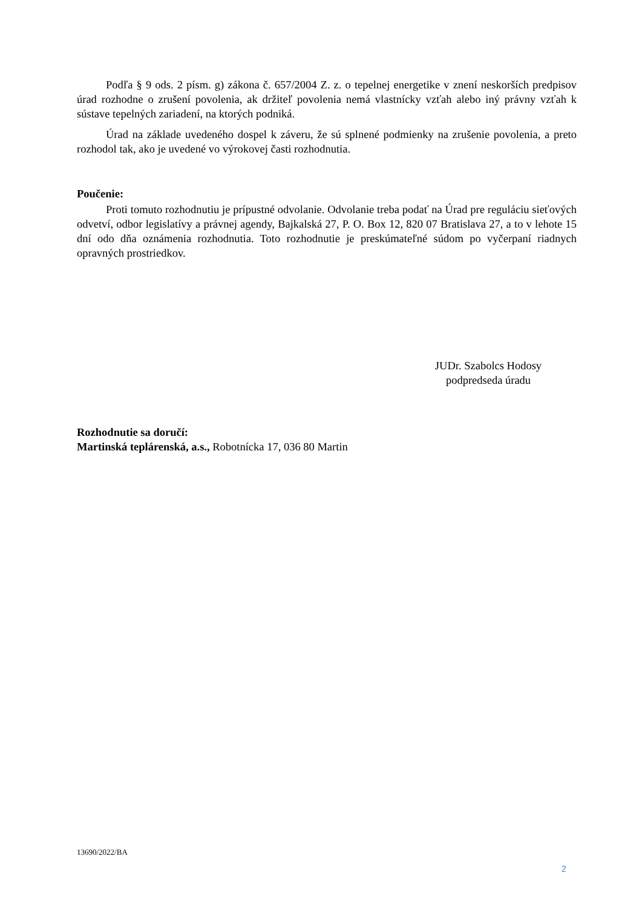Podľa § 9 ods. 2 písm. g) zákona č. 657/2004 Z. z. o tepelnej energetike v znení neskorších predpisov úrad rozhodne o zrušení povolenia, ak držiteľ povolenia nemá vlastnícky vzťah alebo iný právny vzťah k sústave tepelných zariadení, na ktorých podniká.
Úrad na základe uvedeného dospel k záveru, že sú splnené podmienky na zrušenie povolenia, a preto rozhodol tak, ako je uvedené vo výrokovej časti rozhodnutia.
Poučenie:
Proti tomuto rozhodnutiu je prípustné odvolanie. Odvolanie treba podať na Úrad pre reguláciu sieťových odvetví, odbor legislatívy a právnej agendy, Bajkalská 27, P. O. Box 12, 820 07 Bratislava 27, a to v lehote 15 dní odo dňa oznámenia rozhodnutia. Toto rozhodnutie je preskúmateľné súdom po vyčerpaní riadnych opravných prostriedkov.
JUDr. Szabolcs Hodosy
podpredseda úradu
Rozhodnutie sa doručí:
Martinská teplárenská, a.s., Robotnícka 17, 036 80 Martin
13690/2022/BA
2